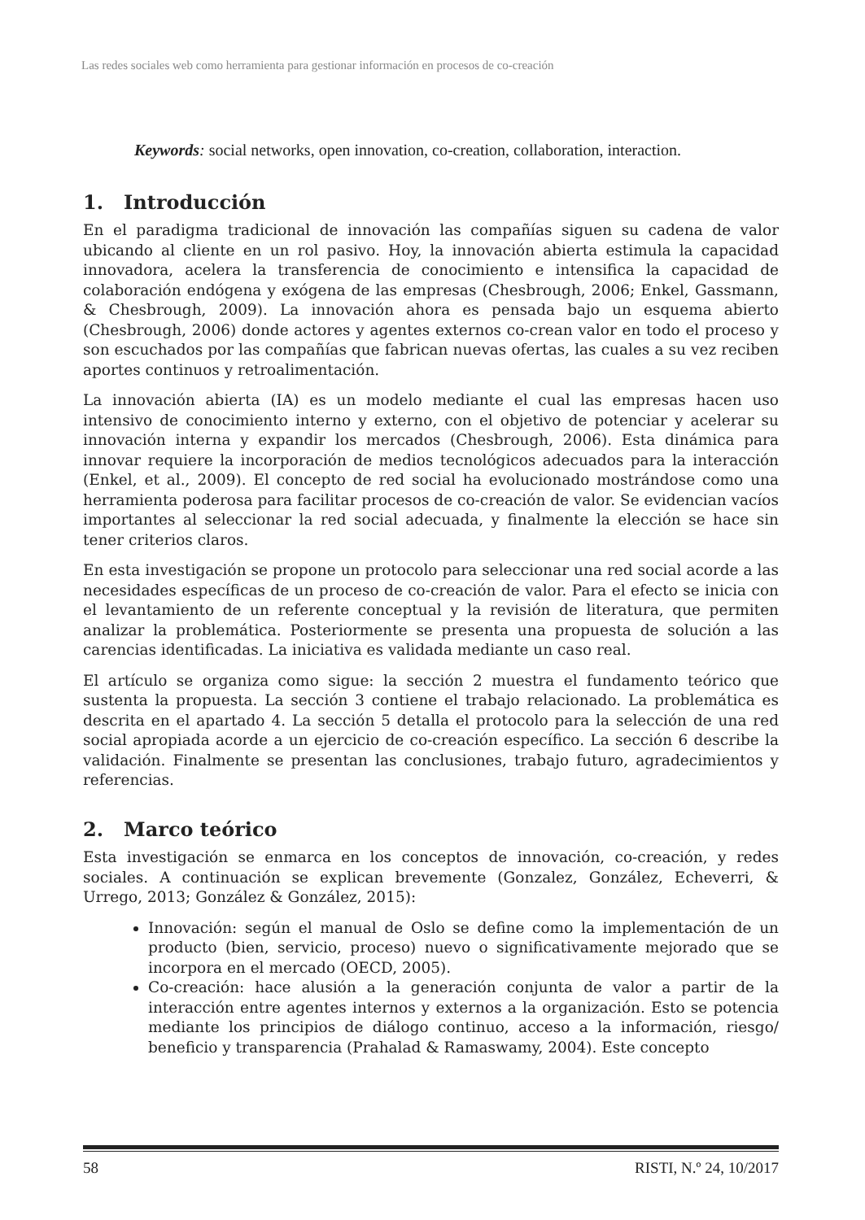Las redes sociales web como herramienta para gestionar información en procesos de co-creación
Keywords: social networks, open innovation, co-creation, collaboration, interaction.
1. Introducción
En el paradigma tradicional de innovación las compañías siguen su cadena de valor ubicando al cliente en un rol pasivo. Hoy, la innovación abierta estimula la capacidad innovadora, acelera la transferencia de conocimiento e intensifica la capacidad de colaboración endógena y exógena de las empresas (Chesbrough, 2006; Enkel, Gassmann, & Chesbrough, 2009). La innovación ahora es pensada bajo un esquema abierto (Chesbrough, 2006) donde actores y agentes externos co-crean valor en todo el proceso y son escuchados por las compañías que fabrican nuevas ofertas, las cuales a su vez reciben aportes continuos y retroalimentación.
La innovación abierta (IA) es un modelo mediante el cual las empresas hacen uso intensivo de conocimiento interno y externo, con el objetivo de potenciar y acelerar su innovación interna y expandir los mercados (Chesbrough, 2006). Esta dinámica para innovar requiere la incorporación de medios tecnológicos adecuados para la interacción (Enkel, et al., 2009). El concepto de red social ha evolucionado mostrándose como una herramienta poderosa para facilitar procesos de co-creación de valor. Se evidencian vacíos importantes al seleccionar la red social adecuada, y finalmente la elección se hace sin tener criterios claros.
En esta investigación se propone un protocolo para seleccionar una red social acorde a las necesidades específicas de un proceso de co-creación de valor. Para el efecto se inicia con el levantamiento de un referente conceptual y la revisión de literatura, que permiten analizar la problemática. Posteriormente se presenta una propuesta de solución a las carencias identificadas. La iniciativa es validada mediante un caso real.
El artículo se organiza como sigue: la sección 2 muestra el fundamento teórico que sustenta la propuesta. La sección 3 contiene el trabajo relacionado. La problemática es descrita en el apartado 4. La sección 5 detalla el protocolo para la selección de una red social apropiada acorde a un ejercicio de co-creación específico. La sección 6 describe la validación. Finalmente se presentan las conclusiones, trabajo futuro, agradecimientos y referencias.
2. Marco teórico
Esta investigación se enmarca en los conceptos de innovación, co-creación, y redes sociales. A continuación se explican brevemente (Gonzalez, González, Echeverri, & Urrego, 2013; González & González, 2015):
Innovación: según el manual de Oslo se define como la implementación de un producto (bien, servicio, proceso) nuevo o significativamente mejorado que se incorpora en el mercado (OECD, 2005).
Co-creación: hace alusión a la generación conjunta de valor a partir de la interacción entre agentes internos y externos a la organización. Esto se potencia mediante los principios de diálogo continuo, acceso a la información, riesgo/ beneficio y transparencia (Prahalad & Ramaswamy, 2004). Este concepto
58 RISTI, N.º 24, 10/2017